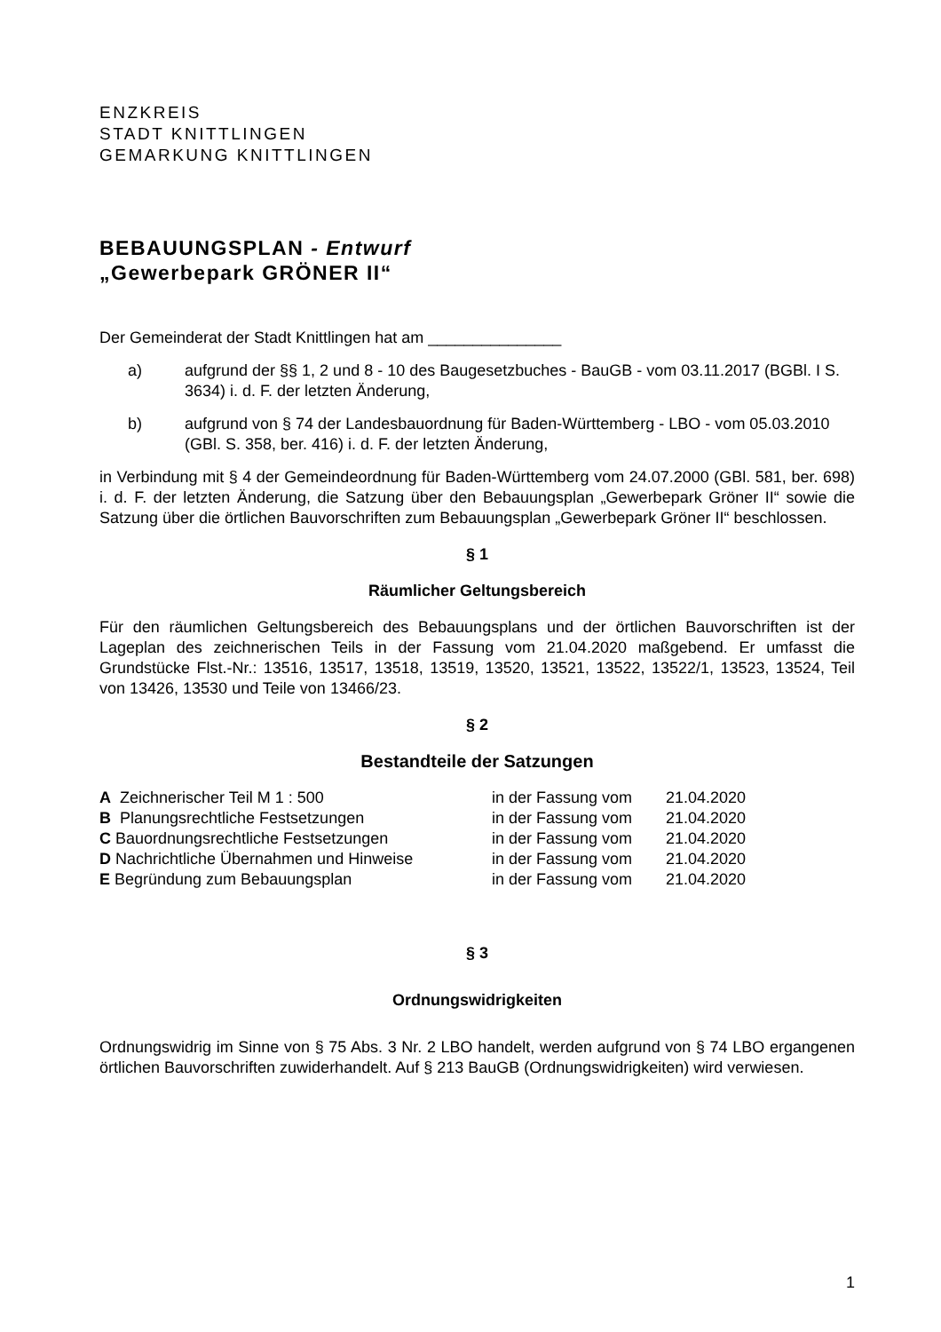ENZKREIS
STADT KNITTLINGEN
GEMARKUNG KNITTLINGEN
BEBAUUNGSPLAN - Entwurf
„Gewerbepark GRÖNER II“
Der Gemeinderat der Stadt Knittlingen hat am _______________
a) aufgrund der §§ 1, 2 und 8 - 10 des Baugesetzbuches - BauGB - vom 03.11.2017 (BGBl. I S. 3634) i. d. F. der letzten Änderung,
b) aufgrund von § 74 der Landesbauordnung für Baden-Württemberg - LBO - vom 05.03.2010 (GBl. S. 358, ber. 416) i. d. F. der letzten Änderung,
in Verbindung mit § 4 der Gemeindeordnung für Baden-Württemberg vom 24.07.2000 (GBl. 581, ber. 698) i. d. F. der letzten Änderung, die Satzung über den Bebauungsplan „Gewerbepark Gröner II“ sowie die Satzung über die örtlichen Bauvorschriften zum Bebauungsplan „Gewerbepark Gröner II“ beschlossen.
§ 1
Räumlicher Geltungsbereich
Für den räumlichen Geltungsbereich des Bebauungsplans und der örtlichen Bauvorschriften ist der Lageplan des zeichnerischen Teils in der Fassung vom 21.04.2020 maßgebend. Er umfasst die Grundstücke Flst.-Nr.: 13516, 13517, 13518, 13519, 13520, 13521, 13522, 13522/1, 13523, 13524, Teil von 13426, 13530 und Teile von 13466/23.
§ 2
Bestandteile der Satzungen
| A Zeichnerischer Teil M 1 : 500 | in der Fassung vom | 21.04.2020 |
| B Planungsrechtliche Festsetzungen | in der Fassung vom | 21.04.2020 |
| C Bauordnungsrechtliche Festsetzungen | in der Fassung vom | 21.04.2020 |
| D Nachrichtliche Übernahmen und Hinweise | in der Fassung vom | 21.04.2020 |
| E Begründung zum Bebauungsplan | in der Fassung vom | 21.04.2020 |
§ 3
Ordnungswidrigkeiten
Ordnungswidrig im Sinne von § 75 Abs. 3 Nr. 2 LBO handelt, werden aufgrund von § 74 LBO ergangenen örtlichen Bauvorschriften zuwiderhandelt. Auf § 213 BauGB (Ordnungswidrigkeiten) wird verwiesen.
1